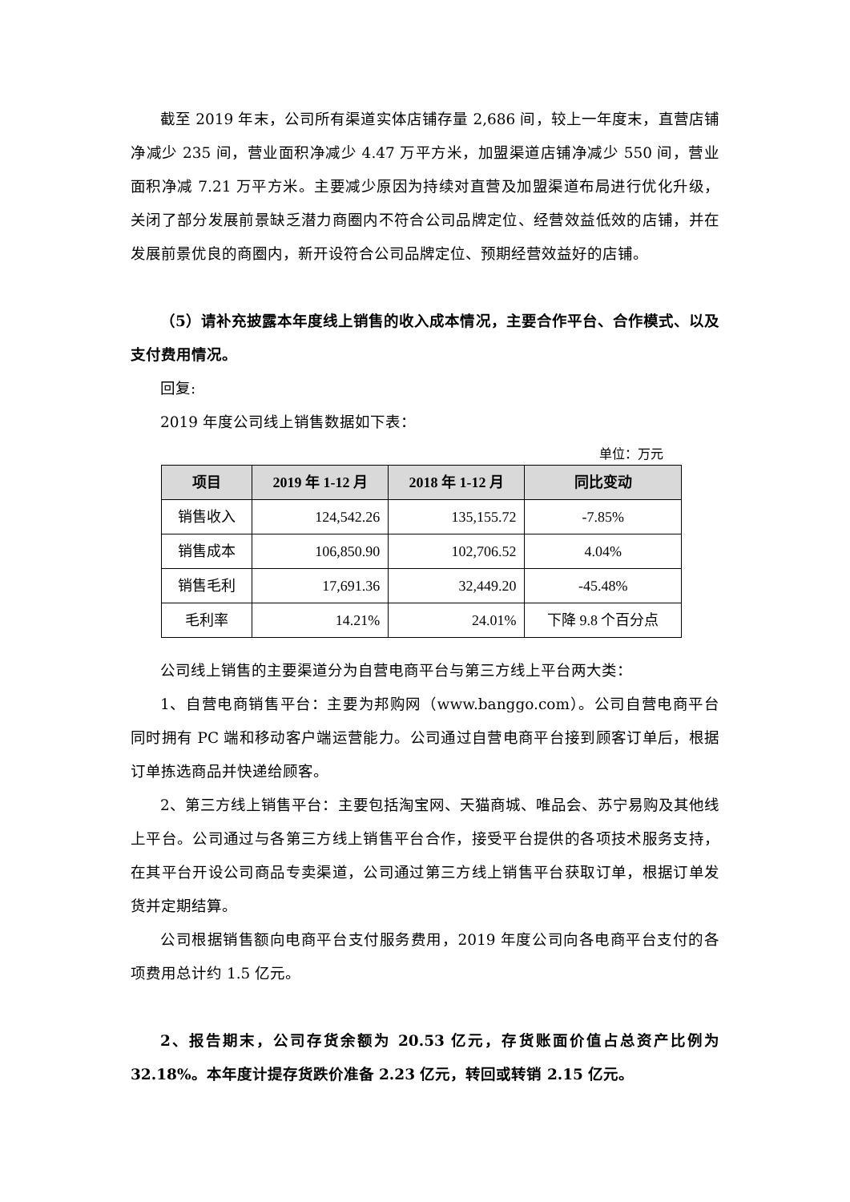截至 2019 年末，公司所有渠道实体店铺存量 2,686 间，较上一年度末，直营店铺净减少 235 间，营业面积净减少 4.47 万平方米，加盟渠道店铺净减少 550 间，营业面积净减 7.21 万平方米。主要减少原因为持续对直营及加盟渠道布局进行优化升级，关闭了部分发展前景缺乏潜力商圈内不符合公司品牌定位、经营效益低效的店铺，并在发展前景优良的商圈内，新开设符合公司品牌定位、预期经营效益好的店铺。
（5）请补充披露本年度线上销售的收入成本情况，主要合作平台、合作模式、以及支付费用情况。
回复:
2019 年度公司线上销售数据如下表：
单位：万元
| 项目 | 2019 年 1-12 月 | 2018 年 1-12 月 | 同比变动 |
| --- | --- | --- | --- |
| 销售收入 | 124,542.26 | 135,155.72 | -7.85% |
| 销售成本 | 106,850.90 | 102,706.52 | 4.04% |
| 销售毛利 | 17,691.36 | 32,449.20 | -45.48% |
| 毛利率 | 14.21% | 24.01% | 下降 9.8 个百分点 |
公司线上销售的主要渠道分为自营电商平台与第三方线上平台两大类：
1、自营电商销售平台：主要为邦购网（www.banggo.com）。公司自营电商平台同时拥有 PC 端和移动客户端运营能力。公司通过自营电商平台接到顾客订单后，根据订单拣选商品并快递给顾客。
2、第三方线上销售平台：主要包括淘宝网、天猫商城、唯品会、苏宁易购及其他线上平台。公司通过与各第三方线上销售平台合作，接受平台提供的各项技术服务支持，在其平台开设公司商品专卖渠道，公司通过第三方线上销售平台获取订单，根据订单发货并定期结算。
公司根据销售额向电商平台支付服务费用，2019 年度公司向各电商平台支付的各项费用总计约 1.5 亿元。
2、报告期末，公司存货余额为 20.53 亿元，存货账面价值占总资产比例为 32.18%。本年度计提存货跌价准备 2.23 亿元，转回或转销 2.15 亿元。